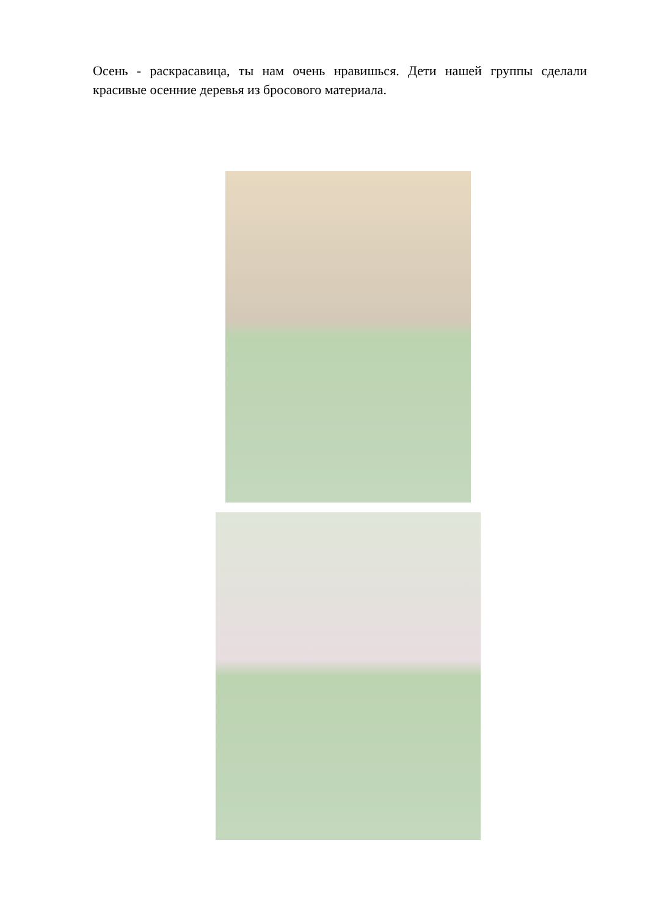Осень - раскрасавица, ты нам очень нравишься. Дети нашей группы сделали красивые осенние деревья из бросового материала.